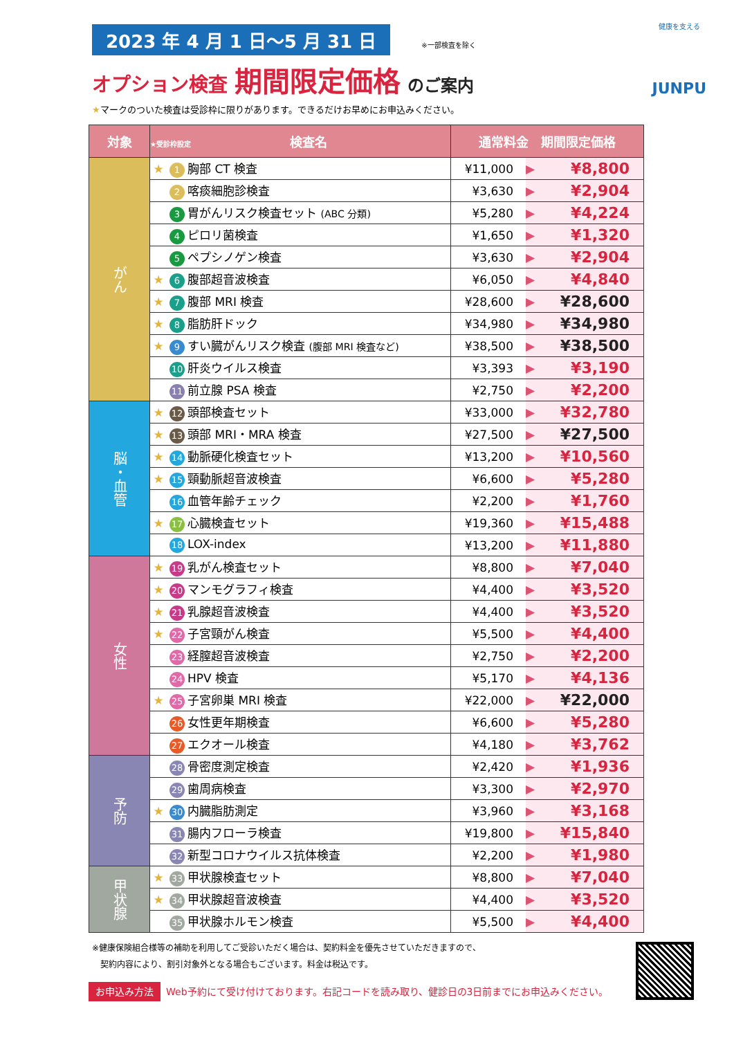2023 年 4 月 1 日〜5 月 31 日
※一部検査を除く
オプション検査 期間限定価格 のご案内
★マークのついた検査は受診枠に限りがあります。できるだけお早めにお申込みください。
健康を支える
JUNPU
| 対象 | ★受診枠設定 検査名 | | 通常料金 期間限定価格 | | |
| --- | --- | --- | --- | --- | --- |
| がん | ★ | 1 胸部 CT 検査 | ¥11,000 | ▶ | ¥8,800 |
| | | 2 喀痰細胞診検査 | ¥3,630 | ▶ | ¥2,904 |
| | | 3 胃がんリスク検査セット (ABC 分類) | ¥5,280 | ▶ | ¥4,224 |
| | | 4 ピロリ菌検査 | ¥1,650 | ▶ | ¥1,320 |
| | | 5 ペプシノゲン検査 | ¥3,630 | ▶ | ¥2,904 |
| | ★ | 6 腹部超音波検査 | ¥6,050 | ▶ | ¥4,840 |
| | ★ | 7 腹部 MRI 検査 | ¥28,600 | ▶ | ¥28,600 |
| | ★ | 8 脂肪肝ドック | ¥34,980 | ▶ | ¥34,980 |
| | ★ | 9 すい臓がんリスク検査 (腹部 MRI 検査など) | ¥38,500 | ▶ | ¥38,500 |
| | | 10 肝炎ウイルス検査 | ¥3,393 | ▶ | ¥3,190 |
| | | 11 前立腺 PSA 検査 | ¥2,750 | ▶ | ¥2,200 |
| 脳・血管 | ★ | 12 頭部検査セット | ¥33,000 | ▶ | ¥32,780 |
| | ★ | 13 頭部 MRI・MRA 検査 | ¥27,500 | ▶ | ¥27,500 |
| | ★ | 14 動脈硬化検査セット | ¥13,200 | ▶ | ¥10,560 |
| | ★ | 15 頸動脈超音波検査 | ¥6,600 | ▶ | ¥5,280 |
| | | 16 血管年齢チェック | ¥2,200 | ▶ | ¥1,760 |
| | ★ | 17 心臓検査セット | ¥19,360 | ▶ | ¥15,488 |
| | | 18 LOX-index | ¥13,200 | ▶ | ¥11,880 |
| 女性 | ★ | 19 乳がん検査セット | ¥8,800 | ▶ | ¥7,040 |
| | ★ | 20 マンモグラフィ検査 | ¥4,400 | ▶ | ¥3,520 |
| | ★ | 21 乳腺超音波検査 | ¥4,400 | ▶ | ¥3,520 |
| | ★ | 22 子宮頸がん検査 | ¥5,500 | ▶ | ¥4,400 |
| | | 23 経膣超音波検査 | ¥2,750 | ▶ | ¥2,200 |
| | | 24 HPV 検査 | ¥5,170 | ▶ | ¥4,136 |
| | ★ | 25 子宮卵巣 MRI 検査 | ¥22,000 | ▶ | ¥22,000 |
| | | 26 女性更年期検査 | ¥6,600 | ▶ | ¥5,280 |
| | | 27 エクオール検査 | ¥4,180 | ▶ | ¥3,762 |
| 予防 | | 28 骨密度測定検査 | ¥2,420 | ▶ | ¥1,936 |
| | | 29 歯周病検査 | ¥3,300 | ▶ | ¥2,970 |
| | ★ | 30 内臓脂肪測定 | ¥3,960 | ▶ | ¥3,168 |
| | | 31 腸内フローラ検査 | ¥19,800 | ▶ | ¥15,840 |
| | | 32 新型コロナウイルス抗体検査 | ¥2,200 | ▶ | ¥1,980 |
| 甲状腺 | ★ | 33 甲状腺検査セット | ¥8,800 | ▶ | ¥7,040 |
| | ★ | 34 甲状腺超音波検査 | ¥4,400 | ▶ | ¥3,520 |
| | | 35 甲状腺ホルモン検査 | ¥5,500 | ▶ | ¥4,400 |
※健康保険組合様等の補助を利用してご受診いただく場合は、契約料金を優先させていただきますので、
　契約内容により、割引対象外となる場合もございます。料金は税込です。
お申込み方法 Web予約にて受け付けております。右記コードを読み取り、健診日の3日前までにお申込みください。